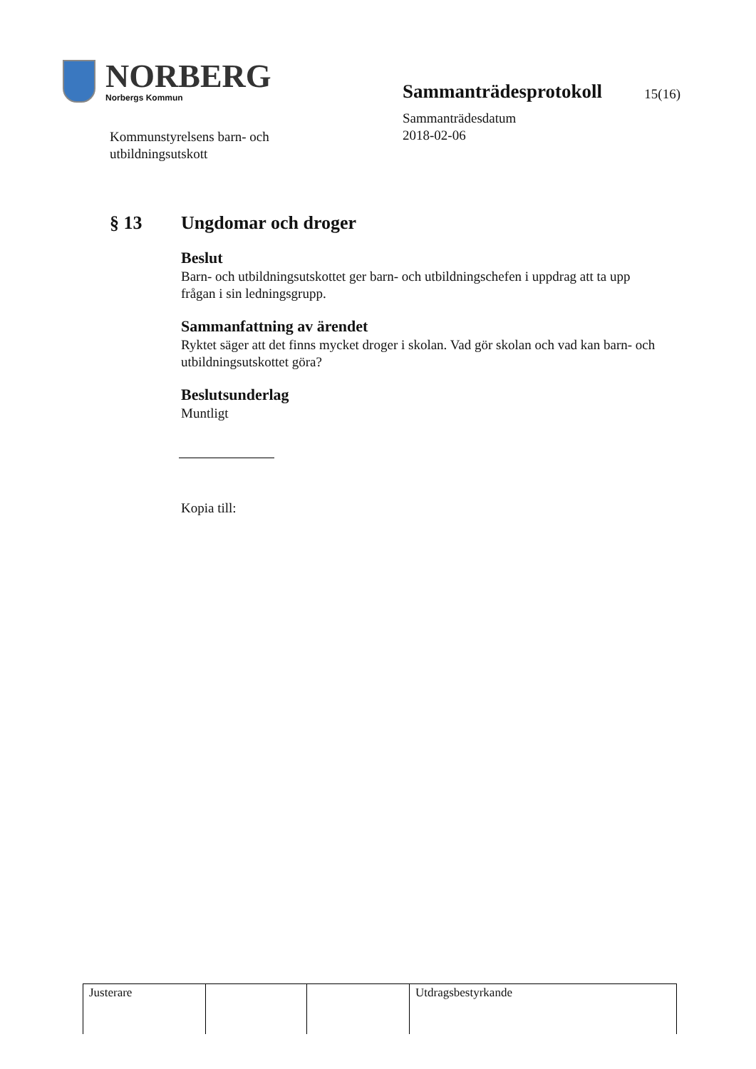NORBERG
Norbergs Kommun
Sammanträdesprotokoll
15(16)
Sammanträdesdatum
2018-02-06
Kommunstyrelsens barn- och
utbildningsutskott
§ 13 Ungdomar och droger
Beslut
Barn- och utbildningsutskottet ger barn- och utbildningschefen i uppdrag att ta upp frågan i sin ledningsgrupp.
Sammanfattning av ärendet
Ryktet säger att det finns mycket droger i skolan. Vad gör skolan och vad kan barn- och utbildningsutskottet göra?
Beslutsunderlag
Muntligt
Kopia till:
| Justerare | | | Utdragsbestyrkande |